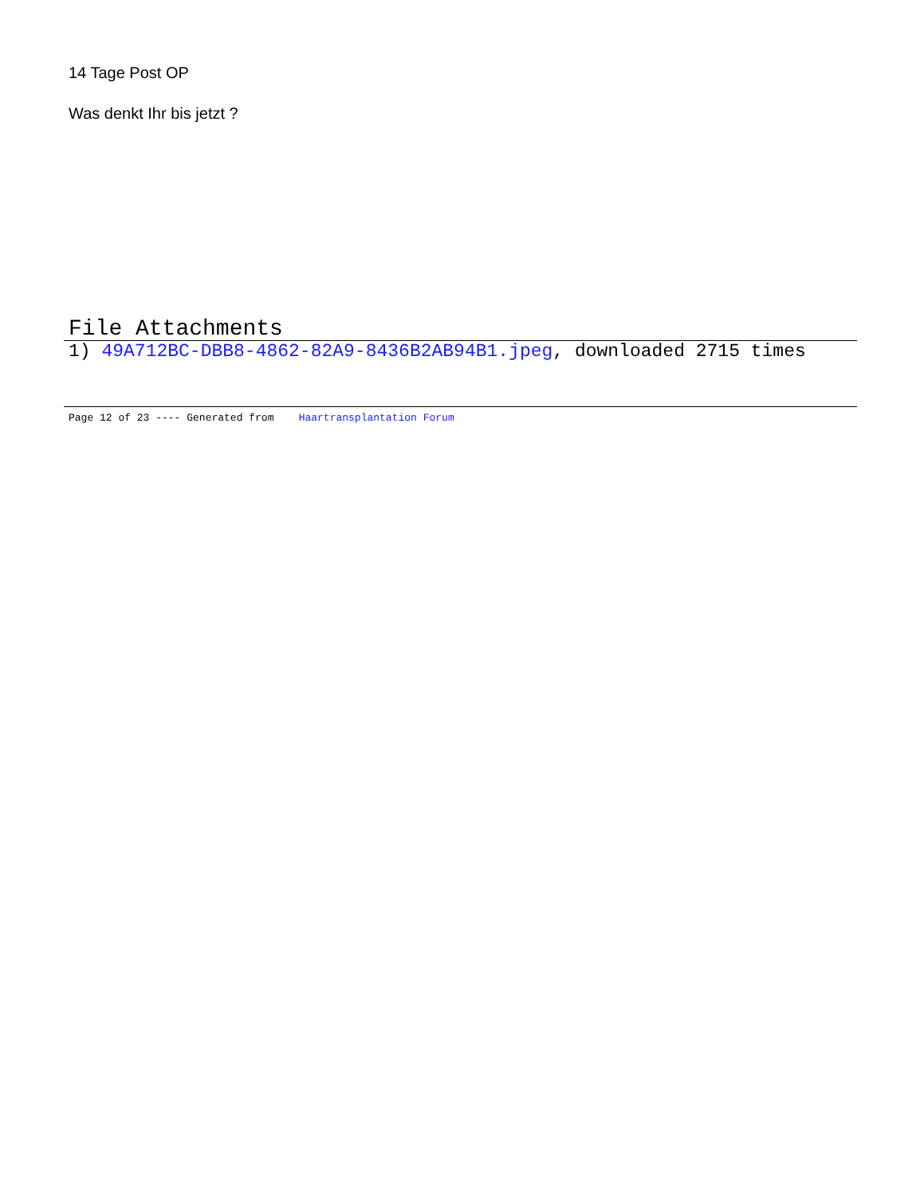14 Tage Post OP
Was denkt Ihr bis jetzt ?
File Attachments
1) 49A712BC-DBB8-4862-82A9-8436B2AB94B1.jpeg, downloaded 2715 times
Page 12 of 23 ---- Generated from Haartransplantation Forum